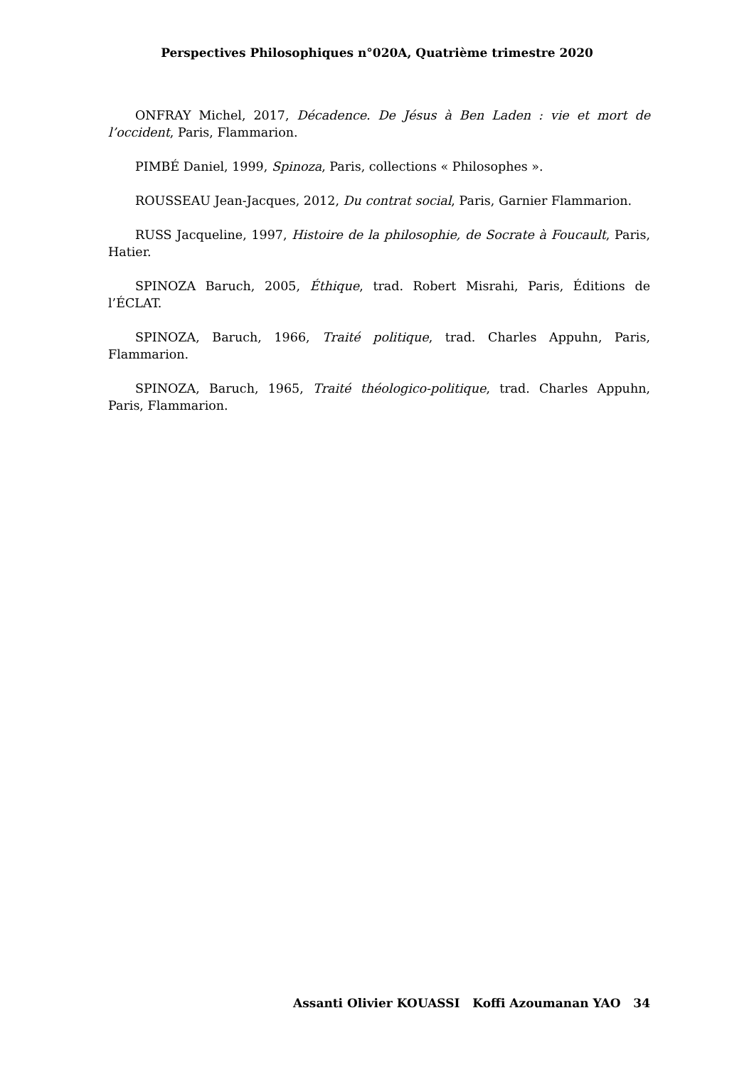Perspectives Philosophiques n°020A, Quatrième trimestre 2020
ONFRAY Michel, 2017, Décadence. De Jésus à Ben Laden : vie et mort de l’occident, Paris, Flammarion.
PIMBÉ Daniel, 1999, Spinoza, Paris, collections « Philosophes ».
ROUSSEAU Jean-Jacques, 2012, Du contrat social, Paris, Garnier Flammarion.
RUSS Jacqueline, 1997, Histoire de la philosophie, de Socrate à Foucault, Paris, Hatier.
SPINOZA Baruch, 2005, Éthique, trad. Robert Misrahi, Paris, Éditions de l’ÉCLAT.
SPINOZA, Baruch, 1966, Traité politique, trad. Charles Appuhn, Paris, Flammarion.
SPINOZA, Baruch, 1965, Traité théologico-politique, trad. Charles Appuhn, Paris, Flammarion.
Assanti Olivier KOUASSI Koffi Azoumanan YAO 34